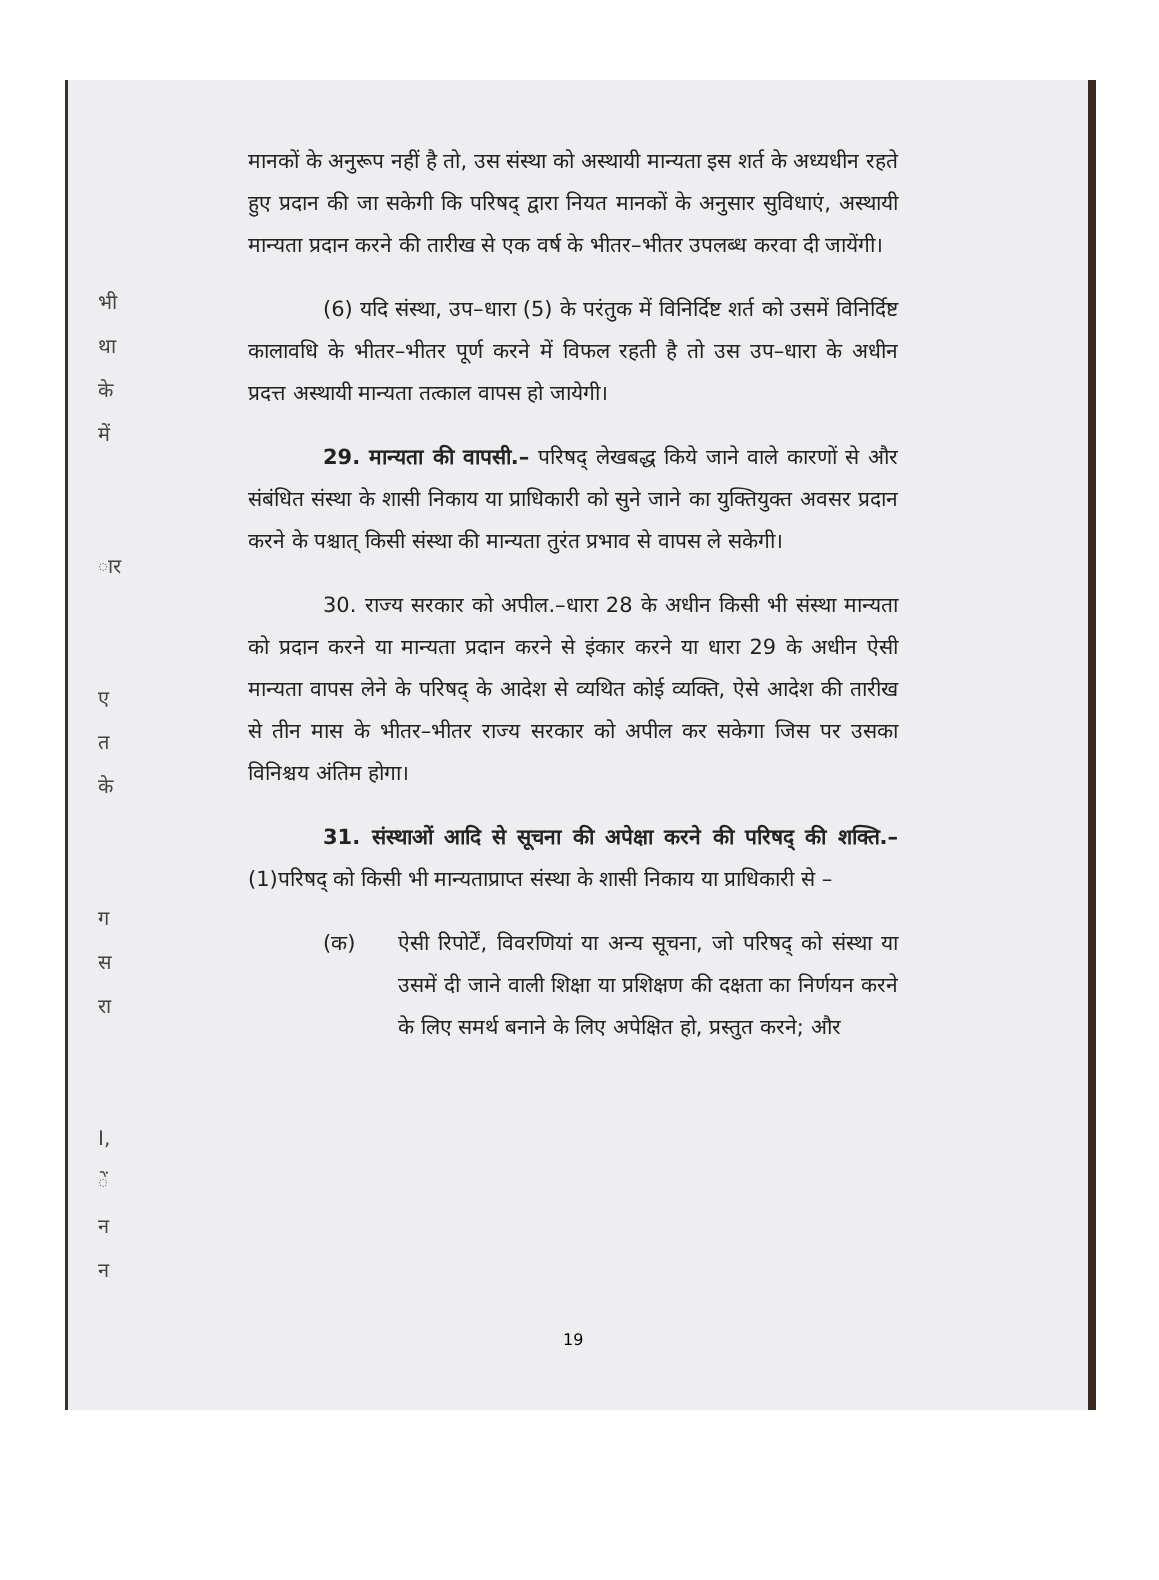भी
था
के
में
ार
ए
त
के
ग
स
रा
I,
ें
न
न
मानकों के अनुरूप नहीं है तो, उस संस्था को अस्थायी मान्यता इस शर्त के अध्यधीन रहते हुए प्रदान की जा सकेगी कि परिषद् द्वारा नियत मानकों के अनुसार सुविधाएं, अस्थायी मान्यता प्रदान करने की तारीख से एक वर्ष के भीतर–भीतर उपलब्ध करवा दी जायेंगी।
(6) यदि संस्था, उप–धारा (5) के परंतुक में विनिर्दिष्ट शर्त को उसमें विनिर्दिष्ट कालावधि के भीतर–भीतर पूर्ण करने में विफल रहती है तो उस उप–धारा के अधीन प्रदत्त अस्थायी मान्यता तत्काल वापस हो जायेगी।
29. मान्यता की वापसी.– परिषद् लेखबद्ध किये जाने वाले कारणों से और संबंधित संस्था के शासी निकाय या प्राधिकारी को सुने जाने का युक्तियुक्त अवसर प्रदान करने के पश्चात् किसी संस्था की मान्यता तुरंत प्रभाव से वापस ले सकेगी।
30. राज्य सरकार को अपील.–धारा 28 के अधीन किसी भी संस्था मान्यता को प्रदान करने या मान्यता प्रदान करने से इंकार करने या धारा 29 के अधीन ऐसी मान्यता वापस लेने के परिषद् के आदेश से व्यथित कोई व्यक्ति, ऐसे आदेश की तारीख से तीन मास के भीतर–भीतर राज्य सरकार को अपील कर सकेगा जिस पर उसका विनिश्चय अंतिम होगा।
31. संस्थाओं आदि से सूचना की अपेक्षा करने की परिषद् की शक्ति.–(1)परिषद् को किसी भी मान्यताप्राप्त संस्था के शासी निकाय या प्राधिकारी से –
(क) ऐसी रिपोर्टें, विवरणियां या अन्य सूचना, जो परिषद् को संस्था या उसमें दी जाने वाली शिक्षा या प्रशिक्षण की दक्षता का निर्णयन करने के लिए समर्थ बनाने के लिए अपेक्षित हो, प्रस्तुत करने; और
19